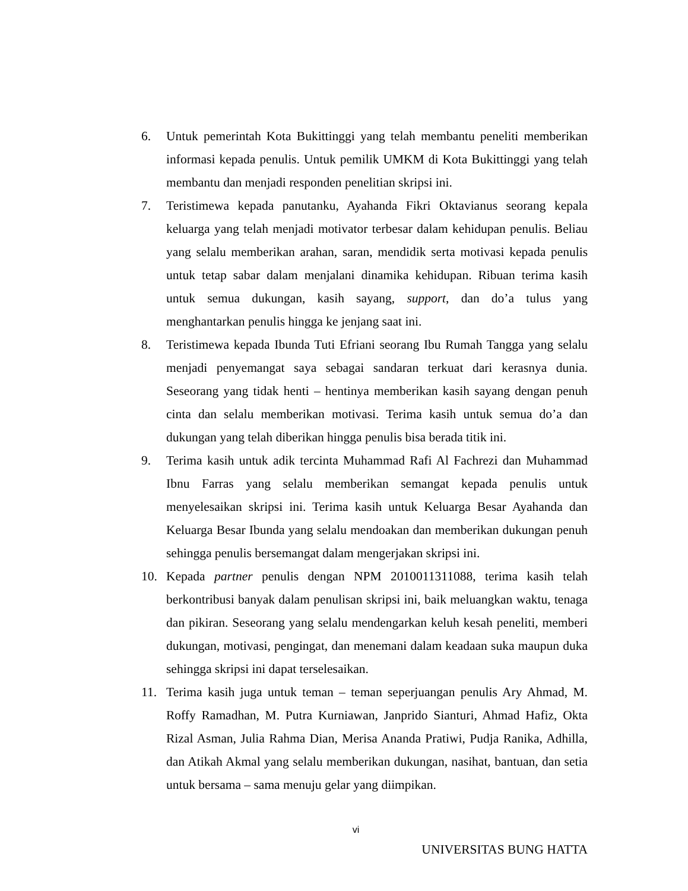6. Untuk pemerintah Kota Bukittinggi yang telah membantu peneliti memberikan informasi kepada penulis. Untuk pemilik UMKM di Kota Bukittinggi yang telah membantu dan menjadi responden penelitian skripsi ini.
7. Teristimewa kepada panutanku, Ayahanda Fikri Oktavianus seorang kepala keluarga yang telah menjadi motivator terbesar dalam kehidupan penulis. Beliau yang selalu memberikan arahan, saran, mendidik serta motivasi kepada penulis untuk tetap sabar dalam menjalani dinamika kehidupan. Ribuan terima kasih untuk semua dukungan, kasih sayang, support, dan do’a tulus yang menghantarkan penulis hingga ke jenjang saat ini.
8. Teristimewa kepada Ibunda Tuti Efriani seorang Ibu Rumah Tangga yang selalu menjadi penyemangat saya sebagai sandaran terkuat dari kerasnya dunia. Seseorang yang tidak henti – hentinya memberikan kasih sayang dengan penuh cinta dan selalu memberikan motivasi. Terima kasih untuk semua do’a dan dukungan yang telah diberikan hingga penulis bisa berada titik ini.
9. Terima kasih untuk adik tercinta Muhammad Rafi Al Fachrezi dan Muhammad Ibnu Farras yang selalu memberikan semangat kepada penulis untuk menyelesaikan skripsi ini. Terima kasih untuk Keluarga Besar Ayahanda dan Keluarga Besar Ibunda yang selalu mendoakan dan memberikan dukungan penuh sehingga penulis bersemangat dalam mengerjakan skripsi ini.
10. Kepada partner penulis dengan NPM 2010011311088, terima kasih telah berkontribusi banyak dalam penulisan skripsi ini, baik meluangkan waktu, tenaga dan pikiran. Seseorang yang selalu mendengarkan keluh kesah peneliti, memberi dukungan, motivasi, pengingat, dan menemani dalam keadaan suka maupun duka sehingga skripsi ini dapat terselesaikan.
11. Terima kasih juga untuk teman – teman seperjuangan penulis Ary Ahmad, M. Roffy Ramadhan, M. Putra Kurniawan, Janprido Sianturi, Ahmad Hafiz, Okta Rizal Asman, Julia Rahma Dian, Merisa Ananda Pratiwi, Pudja Ranika, Adhilla, dan Atikah Akmal yang selalu memberikan dukungan, nasihat, bantuan, dan setia untuk bersama – sama menuju gelar yang diimpikan.
vi
UNIVERSITAS BUNG HATTA